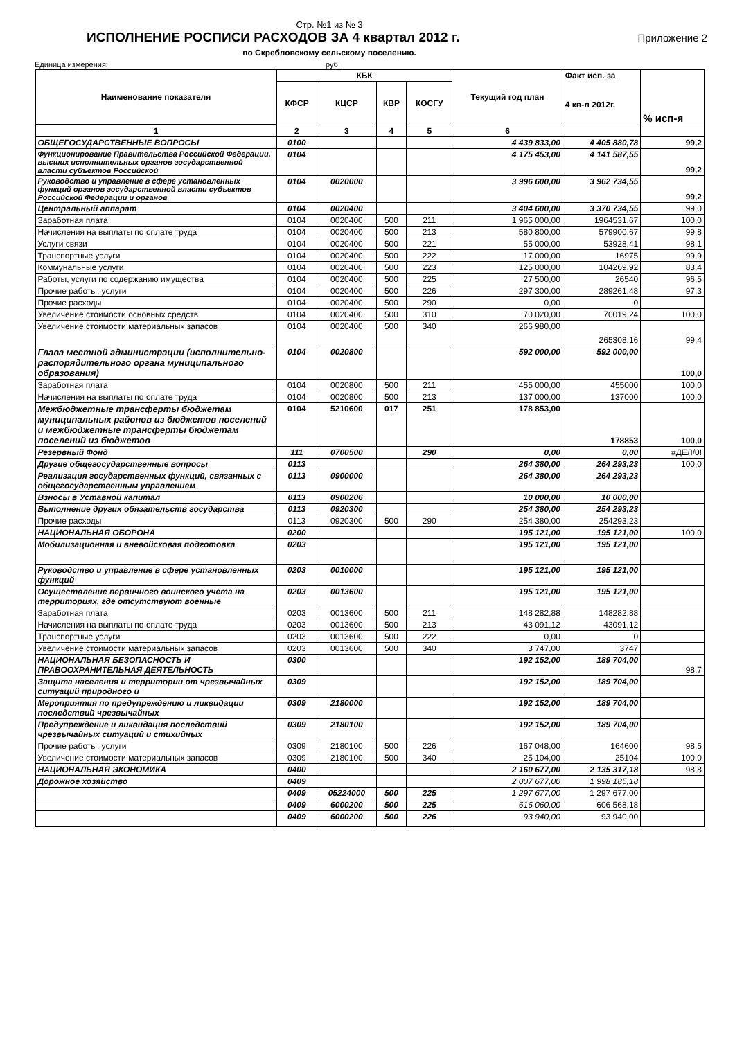Стр. №1 из № 3
ИСПОЛНЕНИЕ РОСПИСИ РАСХОДОВ ЗА 4 квартал 2012 г.
Приложение 2
по Скребловскому сельскому поселению.
Единица измерения: руб.
| Наименование показателя | КБК | | | | Текущий год план | Факт исп. за 4 кв-л 2012г. | % исп-я |
| --- | --- | --- | --- | --- | --- | --- | --- |
| | КФСР | КЦСР | КВР | КОСГУ | | | |
| 1 | 2 | 3 | 4 | 5 | 6 | | |
| ОБЩЕГОСУДАРСТВЕННЫЕ ВОПРОСЫ | 0100 | | | | 4 439 833,00 | 4 405 880,78 | 99,2 |
| Функционирование Правительства Российской Федерации, высших исполнительных органов государственной власти субъектов Российской | 0104 | | | | 4 175 453,00 | 4 141 587,55 | 99,2 |
| Руководство и управление в сфере установленных функций органов государственной власти субъектов Российской Федерации и органов | 0104 | 0020000 | | | 3 996 600,00 | 3 962 734,55 | 99,2 |
| Центральный аппарат | 0104 | 0020400 | | | 3 404 600,00 | 3 370 734,55 | 99,0 |
| Заработная плата | 0104 | 0020400 | 500 | 211 | 1 965 000,00 | 1964531,67 | 100,0 |
| Начисления на выплаты по оплате труда | 0104 | 0020400 | 500 | 213 | 580 800,00 | 579900,67 | 99,8 |
| Услуги связи | 0104 | 0020400 | 500 | 221 | 55 000,00 | 53928,41 | 98,1 |
| Транспортные услуги | 0104 | 0020400 | 500 | 222 | 17 000,00 | 16975 | 99,9 |
| Коммунальные услуги | 0104 | 0020400 | 500 | 223 | 125 000,00 | 104269,92 | 83,4 |
| Работы, услуги по содержанию имущества | 0104 | 0020400 | 500 | 225 | 27 500,00 | 26540 | 96,5 |
| Прочие работы, услуги | 0104 | 0020400 | 500 | 226 | 297 300,00 | 289261,48 | 97,3 |
| Прочие расходы | 0104 | 0020400 | 500 | 290 | 0,00 | 0 | |
| Увеличение стоимости основных средств | 0104 | 0020400 | 500 | 310 | 70 020,00 | 70019,24 | 100,0 |
| Увеличение стоимости материальных запасов | 0104 | 0020400 | 500 | 340 | 266 980,00 | 265308,16 | 99,4 |
| Глава местной администрации (исполнительно-распорядительного органа муниципального образования) | 0104 | 0020800 | | | 592 000,00 | 592 000,00 | 100,0 |
| Заработная плата | 0104 | 0020800 | 500 | 211 | 455 000,00 | 455000 | 100,0 |
| Начисления на выплаты по оплате труда | 0104 | 0020800 | 500 | 213 | 137 000,00 | 137000 | 100,0 |
| Межбюджетные трансферты бюджетам муниципальных районов из бюджетов поселений и межбюджетные трансферты бюджетам поселений из бюджетов | 0104 | 5210600 | 017 | 251 | 178 853,00 | 178853 | 100,0 |
| Резервный Фонд | 111 | 0700500 | | 290 | 0,00 | 0,00 | #ДЕЛ/0! |
| Другие общегосударственные вопросы | 0113 | | | | 264 380,00 | 264 293,23 | 100,0 |
| Реализация государственных функций, связанных с общегосударственным управлением | 0113 | 0900000 | | | 264 380,00 | 264 293,23 | |
| Взносы в Уставной капитал | 0113 | 0900206 | | | 10 000,00 | 10 000,00 | |
| Выполнение других обязательств государства | 0113 | 0920300 | | | 254 380,00 | 254 293,23 | |
| Прочие расходы | 0113 | 0920300 | 500 | 290 | 254 380,00 | 254293,23 | |
| НАЦИОНАЛЬНАЯ ОБОРОНА | 0200 | | | | 195 121,00 | 195 121,00 | 100,0 |
| Мобилизационная и вневойсковая подготовка | 0203 | | | | 195 121,00 | 195 121,00 | |
| Руководство и управление в сфере установленных функций | 0203 | 0010000 | | | 195 121,00 | 195 121,00 | |
| Осуществление первичного воинского учета на территориях, где отсутствуют военные | 0203 | 0013600 | | | 195 121,00 | 195 121,00 | |
| Заработная плата | 0203 | 0013600 | 500 | 211 | 148 282,88 | 148282,88 | |
| Начисления на выплаты по оплате труда | 0203 | 0013600 | 500 | 213 | 43 091,12 | 43091,12 | |
| Транспортные услуги | 0203 | 0013600 | 500 | 222 | 0,00 | 0 | |
| Увеличение стоимости материальных запасов | 0203 | 0013600 | 500 | 340 | 3 747,00 | 3747 | |
| НАЦИОНАЛЬНАЯ БЕЗОПАСНОСТЬ И ПРАВООХРАНИТЕЛЬНАЯ ДЕЯТЕЛЬНОСТЬ | 0300 | | | | 192 152,00 | 189 704,00 | 98,7 |
| Защита населения и территории от чрезвычайных ситуаций природного и | 0309 | | | | 192 152,00 | 189 704,00 | |
| Мероприятия по предупреждению и ликвидации последствий чрезвычайных | 0309 | 2180000 | | | 192 152,00 | 189 704,00 | |
| Предупреждение и ликвидация последствий чрезвычайных ситуаций и стихийных | 0309 | 2180100 | | | 192 152,00 | 189 704,00 | |
| Прочие работы, услуги | 0309 | 2180100 | 500 | 226 | 167 048,00 | 164600 | 98,5 |
| Увеличение стоимости материальных запасов | 0309 | 2180100 | 500 | 340 | 25 104,00 | 25104 | 100,0 |
| НАЦИОНАЛЬНАЯ ЭКОНОМИКА | 0400 | | | | 2 160 677,00 | 2 135 317,18 | 98,8 |
| Дорожное хозяйство | 0409 | | | | 2 007 677,00 | 1 998 185,18 | |
| | 0409 | 05224000 | 500 | 225 | 1 297 677,00 | 1 297 677,00 | |
| | 0409 | 6000200 | 500 | 225 | 616 060,00 | 606 568,18 | |
| | 0409 | 6000200 | 500 | 226 | 93 940,00 | 93 940,00 | |